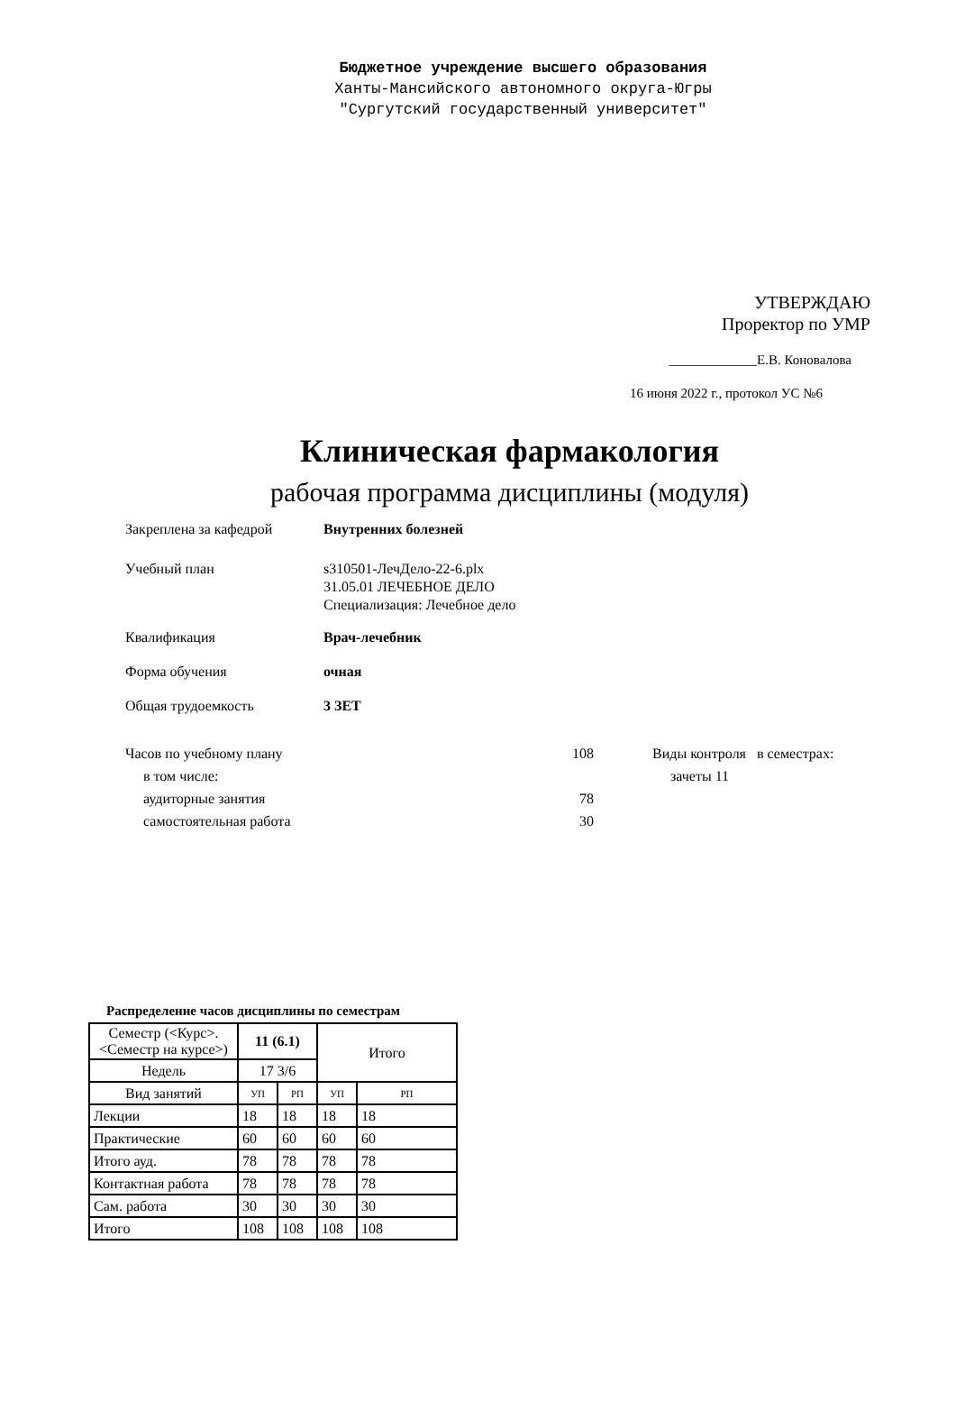Бюджетное учреждение высшего образования
Ханты-Мансийского автономного округа-Югры
"Сургутский государственный университет"
УТВЕРЖДАЮ
Проректор по УМР
_____________Е.В. Коновалова
16 июня 2022 г., протокол УС №6
Клиническая фармакология
рабочая программа дисциплины (модуля)
Закреплена за кафедрой Внутренних болезней
Учебный план s310501-ЛечДело-22-6.plx
31.05.01 ЛЕЧЕБНОЕ ДЕЛО
Специализация: Лечебное дело
Квалификация Врач-лечебник
Форма обучения очная
Общая трудоемкость 3 ЗЕТ
Часов по учебному плану
в том числе:
аудиторные занятия
самостоятельная работа
108
78
30
Виды контроля в семестрах:
зачеты 11
Распределение часов дисциплины по семестрам
| Семестр (<Курс>.<Семестр на курсе>) | 11 (6.1) | | Итого | |
| Недель | 17 3/6 | | | |
| Вид занятий | УП | РП | УП | РП |
| Лекции | 18 | 18 | 18 | 18 |
| Практические | 60 | 60 | 60 | 60 |
| Итого ауд. | 78 | 78 | 78 | 78 |
| Контактная работа | 78 | 78 | 78 | 78 |
| Сам. работа | 30 | 30 | 30 | 30 |
| Итого | 108 | 108 | 108 | 108 |